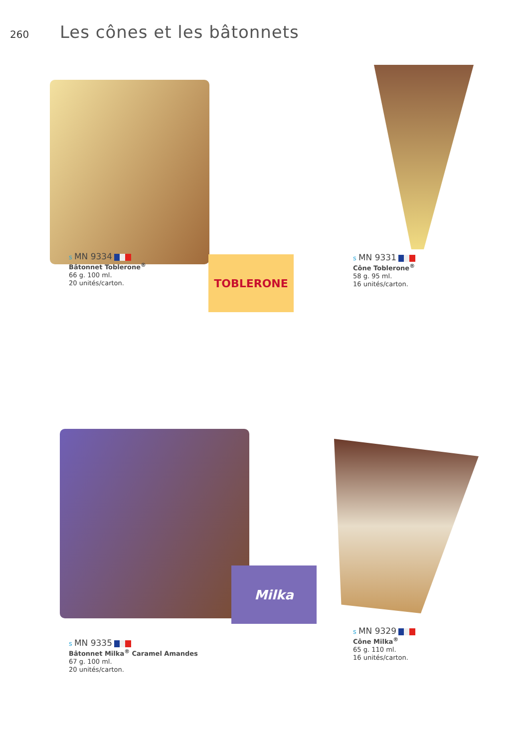260
Les cônes et les bâtonnets
s MN 9334
Bâtonnet Toblerone<sup>®</sup>
66 g. 100 ml.
20 unités/carton.
TOBLERONE
s MN 9331
Cône Toblerone<sup>®</sup>
58 g. 95 ml.
16 unités/carton.
Milka
s MN 9335
Bâtonnet Milka<sup>®</sup> Caramel Amandes
67 g. 100 ml.
20 unités/carton.
s MN 9329
Cône Milka<sup>®</sup>
65 g. 110 ml.
16 unités/carton.